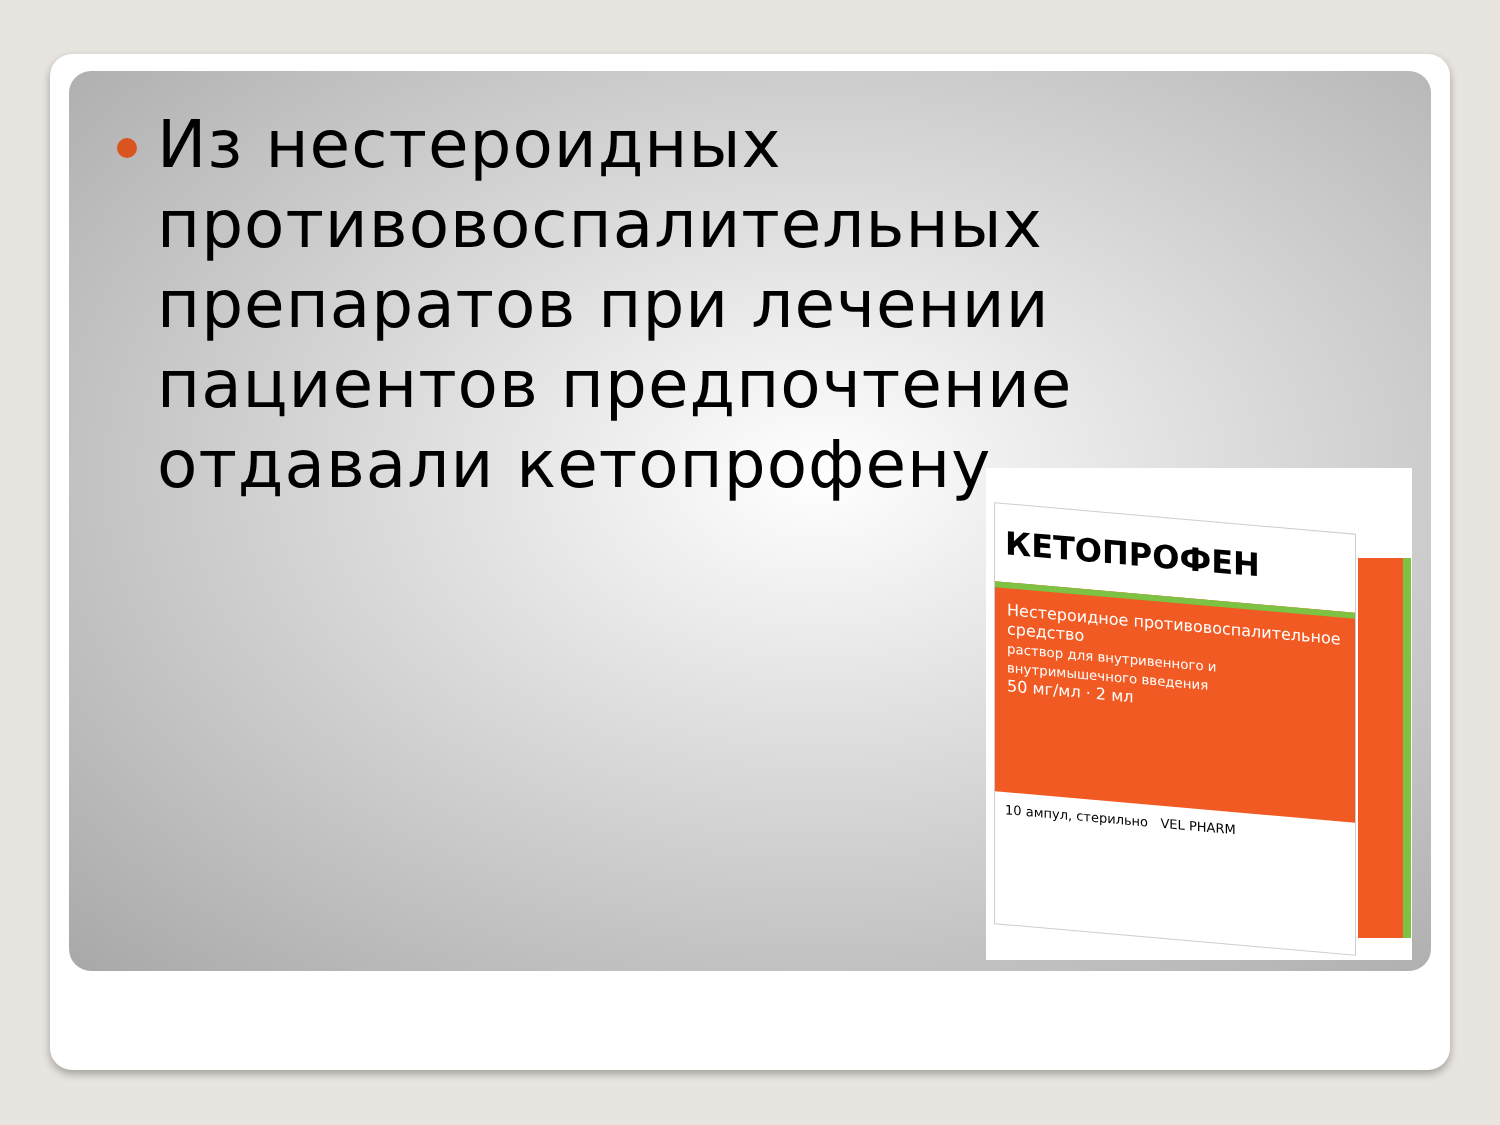Из нестероидных противовоспалительных препаратов при лечении пациентов предпочтение отдавали кетопрофену.
КЕТОПРОФЕН
Нестероидное противовоспалительное средство
раствор для внутривенного и внутримышечного введения
50 мг/мл · 2 мл
10 ампул, стерильно VEL PHARM